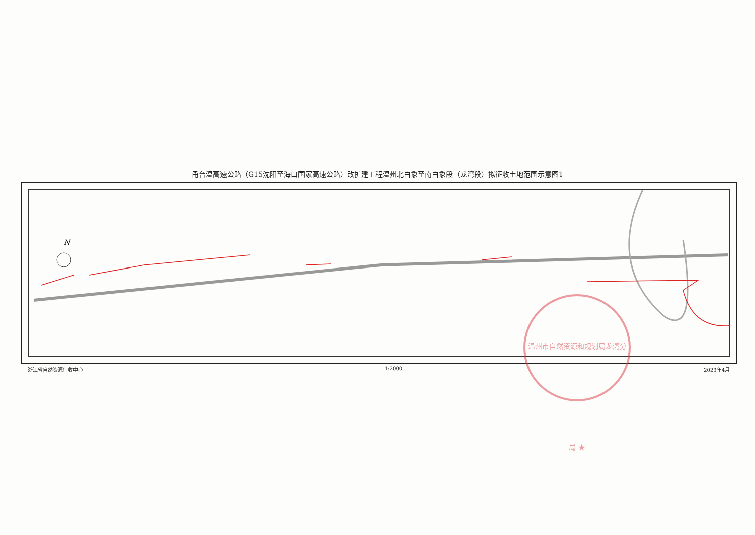甬台温高速公路（G15沈阳至海口国家高速公路）改扩建工程温州北白象至南白象段（龙湾段）拟征收土地范围示意图1
N
浙江省自然资源征收中心 1:2000 2023年4月
温州市自然资源和规划局龙湾分局 ★